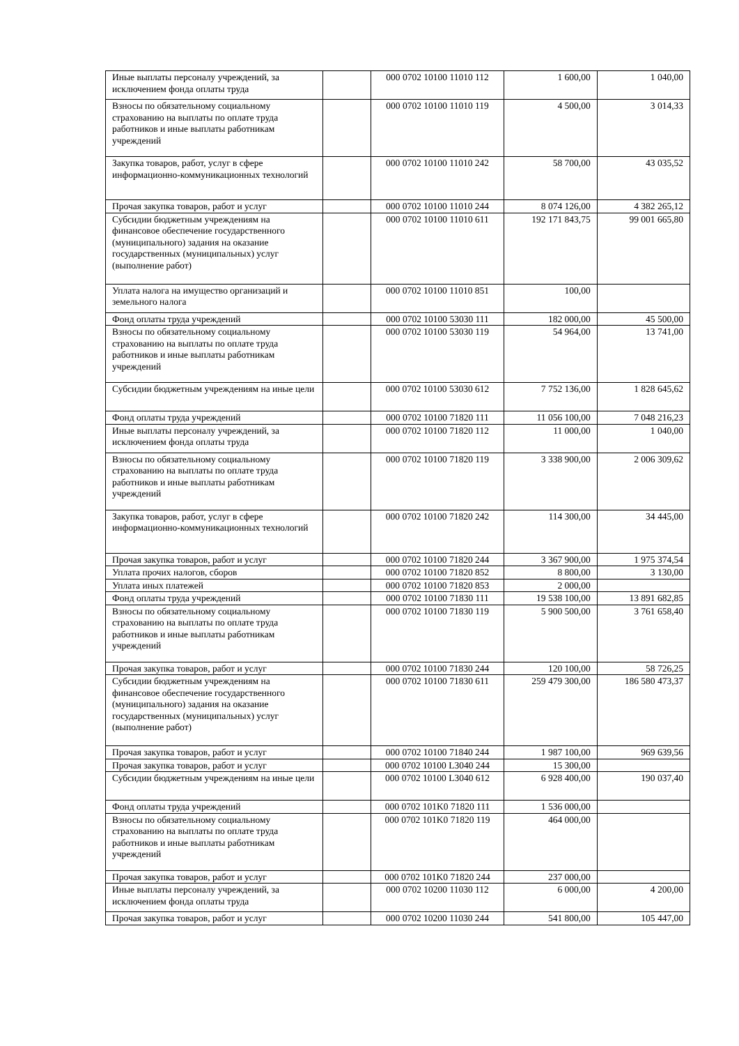| Иные выплаты персоналу учреждений, за исключением фонда оплаты труда | | 000 0702 10100 11010 112 | 1 600,00 | 1 040,00 |
| Взносы по обязательному социальному страхованию на выплаты по оплате труда работников и иные выплаты работникам учреждений | | 000 0702 10100 11010 119 | 4 500,00 | 3 014,33 |
| Закупка товаров, работ, услуг в сфере информационно-коммуникационных технологий | | 000 0702 10100 11010 242 | 58 700,00 | 43 035,52 |
| Прочая закупка товаров, работ и услуг | | 000 0702 10100 11010 244 | 8 074 126,00 | 4 382 265,12 |
| Субсидии бюджетным учреждениям на финансовое обеспечение государственного (муниципального) задания на оказание государственных (муниципальных) услуг (выполнение работ) | | 000 0702 10100 11010 611 | 192 171 843,75 | 99 001 665,80 |
| Уплата налога на имущество организаций и земельного налога | | 000 0702 10100 11010 851 | 100,00 | |
| Фонд оплаты труда учреждений | | 000 0702 10100 53030 111 | 182 000,00 | 45 500,00 |
| Взносы по обязательному социальному страхованию на выплаты по оплате труда работников и иные выплаты работникам учреждений | | 000 0702 10100 53030 119 | 54 964,00 | 13 741,00 |
| Субсидии бюджетным учреждениям на иные цели | | 000 0702 10100 53030 612 | 7 752 136,00 | 1 828 645,62 |
| Фонд оплаты труда учреждений | | 000 0702 10100 71820 111 | 11 056 100,00 | 7 048 216,23 |
| Иные выплаты персоналу учреждений, за исключением фонда оплаты труда | | 000 0702 10100 71820 112 | 11 000,00 | 1 040,00 |
| Взносы по обязательному социальному страхованию на выплаты по оплате труда работников и иные выплаты работникам учреждений | | 000 0702 10100 71820 119 | 3 338 900,00 | 2 006 309,62 |
| Закупка товаров, работ, услуг в сфере информационно-коммуникационных технологий | | 000 0702 10100 71820 242 | 114 300,00 | 34 445,00 |
| Прочая закупка товаров, работ и услуг | | 000 0702 10100 71820 244 | 3 367 900,00 | 1 975 374,54 |
| Уплата прочих налогов, сборов | | 000 0702 10100 71820 852 | 8 800,00 | 3 130,00 |
| Уплата иных платежей | | 000 0702 10100 71820 853 | 2 000,00 | |
| Фонд оплаты труда учреждений | | 000 0702 10100 71830 111 | 19 538 100,00 | 13 891 682,85 |
| Взносы по обязательному социальному страхованию на выплаты по оплате труда работников и иные выплаты работникам учреждений | | 000 0702 10100 71830 119 | 5 900 500,00 | 3 761 658,40 |
| Прочая закупка товаров, работ и услуг | | 000 0702 10100 71830 244 | 120 100,00 | 58 726,25 |
| Субсидии бюджетным учреждениям на финансовое обеспечение государственного (муниципального) задания на оказание государственных (муниципальных) услуг (выполнение работ) | | 000 0702 10100 71830 611 | 259 479 300,00 | 186 580 473,37 |
| Прочая закупка товаров, работ и услуг | | 000 0702 10100 71840 244 | 1 987 100,00 | 969 639,56 |
| Прочая закупка товаров, работ и услуг | | 000 0702 10100 L3040 244 | 15 300,00 | |
| Субсидии бюджетным учреждениям на иные цели | | 000 0702 10100 L3040 612 | 6 928 400,00 | 190 037,40 |
| Фонд оплаты труда учреждений | | 000 0702 101K0 71820 111 | 1 536 000,00 | |
| Взносы по обязательному социальному страхованию на выплаты по оплате труда работников и иные выплаты работникам учреждений | | 000 0702 101K0 71820 119 | 464 000,00 | |
| Прочая закупка товаров, работ и услуг | | 000 0702 101K0 71820 244 | 237 000,00 | |
| Иные выплаты персоналу учреждений, за исключением фонда оплаты труда | | 000 0702 10200 11030 112 | 6 000,00 | 4 200,00 |
| Прочая закупка товаров, работ и услуг | | 000 0702 10200 11030 244 | 541 800,00 | 105 447,00 |